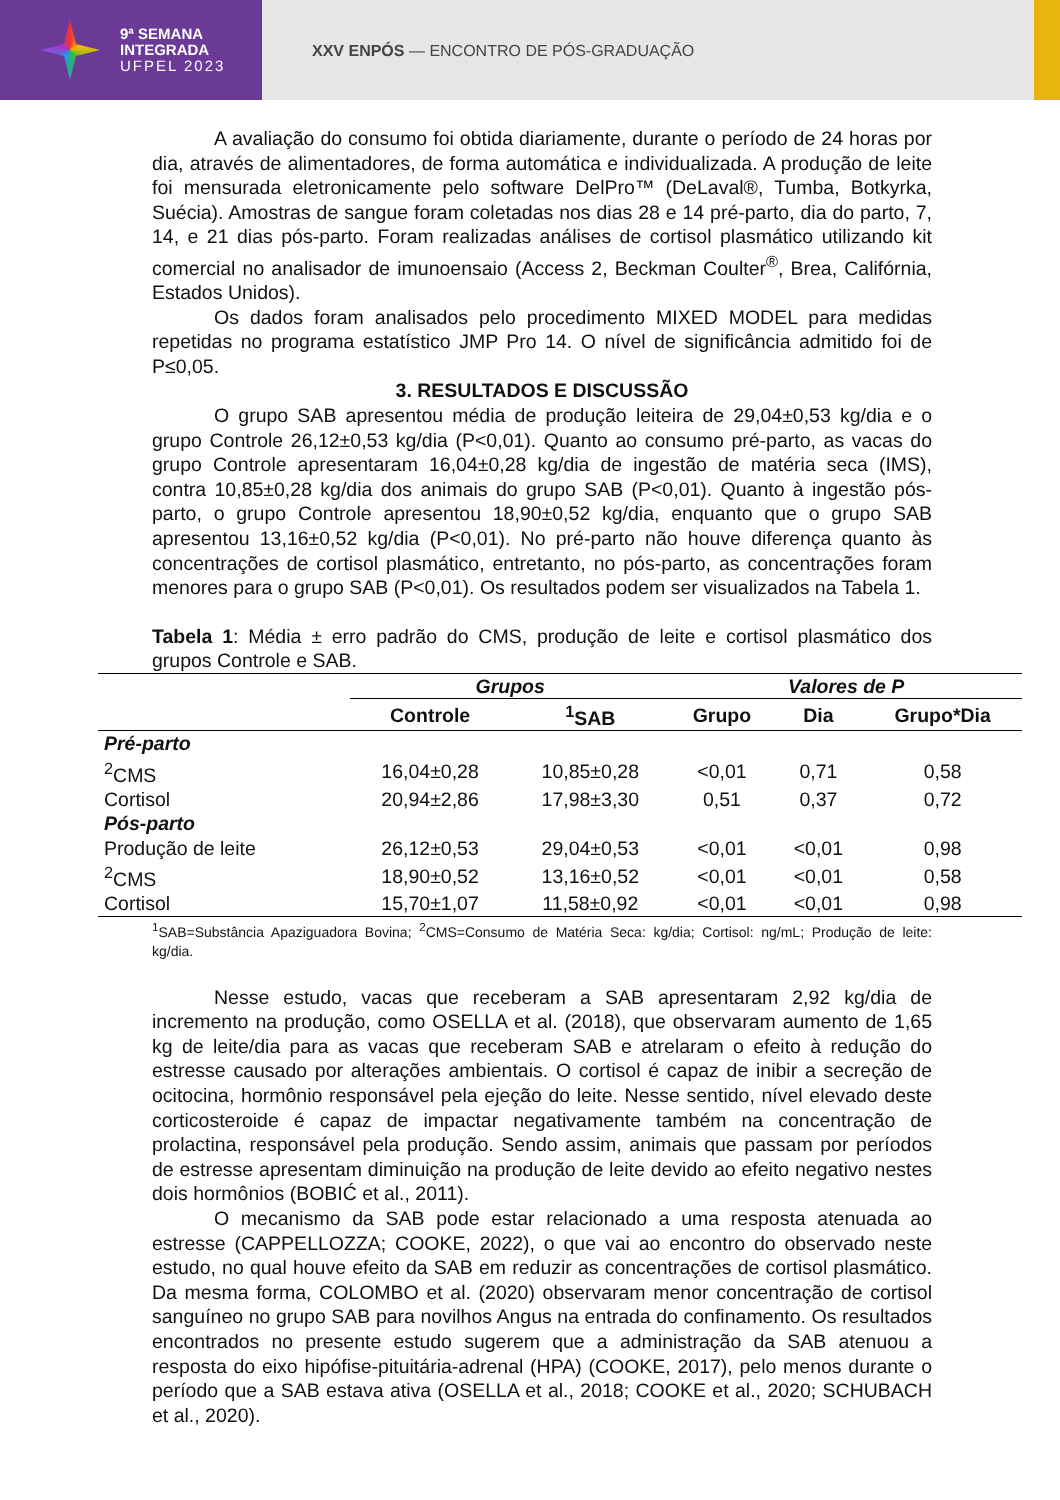9ª SEMANA
INTEGRADA
UFPEL 2023
XXV ENPÓS — ENCONTRO DE PÓS-GRADUAÇÃO
A avaliação do consumo foi obtida diariamente, durante o período de 24 horas por dia, através de alimentadores, de forma automática e individualizada. A produção de leite foi mensurada eletronicamente pelo software DelPro™ (DeLaval®, Tumba, Botkyrka, Suécia). Amostras de sangue foram coletadas nos dias 28 e 14 pré-parto, dia do parto, 7, 14, e 21 dias pós-parto. Foram realizadas análises de cortisol plasmático utilizando kit comercial no analisador de imunoensaio (Access 2, Beckman Coulter<sup>®</sup>, Brea, Califórnia, Estados Unidos).
Os dados foram analisados pelo procedimento MIXED MODEL para medidas repetidas no programa estatístico JMP Pro 14. O nível de significância admitido foi de P≤0,05.
3. RESULTADOS E DISCUSSÃO
O grupo SAB apresentou média de produção leiteira de 29,04±0,53 kg/dia e o grupo Controle 26,12±0,53 kg/dia (P<0,01). Quanto ao consumo pré-parto, as vacas do grupo Controle apresentaram 16,04±0,28 kg/dia de ingestão de matéria seca (IMS), contra 10,85±0,28 kg/dia dos animais do grupo SAB (P<0,01). Quanto à ingestão pós-parto, o grupo Controle apresentou 18,90±0,52 kg/dia, enquanto que o grupo SAB apresentou 13,16±0,52 kg/dia (P<0,01). No pré-parto não houve diferença quanto às concentrações de cortisol plasmático, entretanto, no pós-parto, as concentrações foram menores para o grupo SAB (P<0,01). Os resultados podem ser visualizados na Tabela 1.
Tabela 1: Média ± erro padrão do CMS, produção de leite e cortisol plasmático dos grupos Controle e SAB.
| | Grupos | | Valores de P | | |
| --- | --- | --- | --- | --- | --- |
| | Controle | <sup>1</sup> SAB | Grupo | Dia | Grupo*Dia |
| Pré-parto | | | | | |
| <sup>2</sup> CMS | 16,04±0,28 | 10,85±0,28 | <0,01 | 0,71 | 0,58 |
| Cortisol | 20,94±2,86 | 17,98±3,30 | 0,51 | 0,37 | 0,72 |
| Pós-parto | | | | | |
| Produção de leite | 26,12±0,53 | 29,04±0,53 | <0,01 | <0,01 | 0,98 |
| <sup>2</sup> CMS | 18,90±0,52 | 13,16±0,52 | <0,01 | <0,01 | 0,58 |
| Cortisol | 15,70±1,07 | 11,58±0,92 | <0,01 | <0,01 | 0,98 |
<sup>1</sup> SAB=Substância Apaziguadora Bovina; <sup>2</sup>CMS=Consumo de Matéria Seca: kg/dia; Cortisol: ng/mL; Produção de leite: kg/dia.
Nesse estudo, vacas que receberam a SAB apresentaram 2,92 kg/dia de incremento na produção, como OSELLA et al. (2018), que observaram aumento de 1,65 kg de leite/dia para as vacas que receberam SAB e atrelaram o efeito à redução do estresse causado por alterações ambientais. O cortisol é capaz de inibir a secreção de ocitocina, hormônio responsável pela ejeção do leite. Nesse sentido, nível elevado deste corticosteroide é capaz de impactar negativamente também na concentração de prolactina, responsável pela produção. Sendo assim, animais que passam por períodos de estresse apresentam diminuição na produção de leite devido ao efeito negativo nestes dois hormônios (BOBIĆ et al., 2011).
O mecanismo da SAB pode estar relacionado a uma resposta atenuada ao estresse (CAPPELLOZZA; COOKE, 2022), o que vai ao encontro do observado neste estudo, no qual houve efeito da SAB em reduzir as concentrações de cortisol plasmático. Da mesma forma, COLOMBO et al. (2020) observaram menor concentração de cortisol sanguíneo no grupo SAB para novilhos Angus na entrada do confinamento. Os resultados encontrados no presente estudo sugerem que a administração da SAB atenuou a resposta do eixo hipófise-pituitária-adrenal (HPA) (COOKE, 2017), pelo menos durante o período que a SAB estava ativa (OSELLA et al., 2018; COOKE et al., 2020; SCHUBACH et al., 2020).